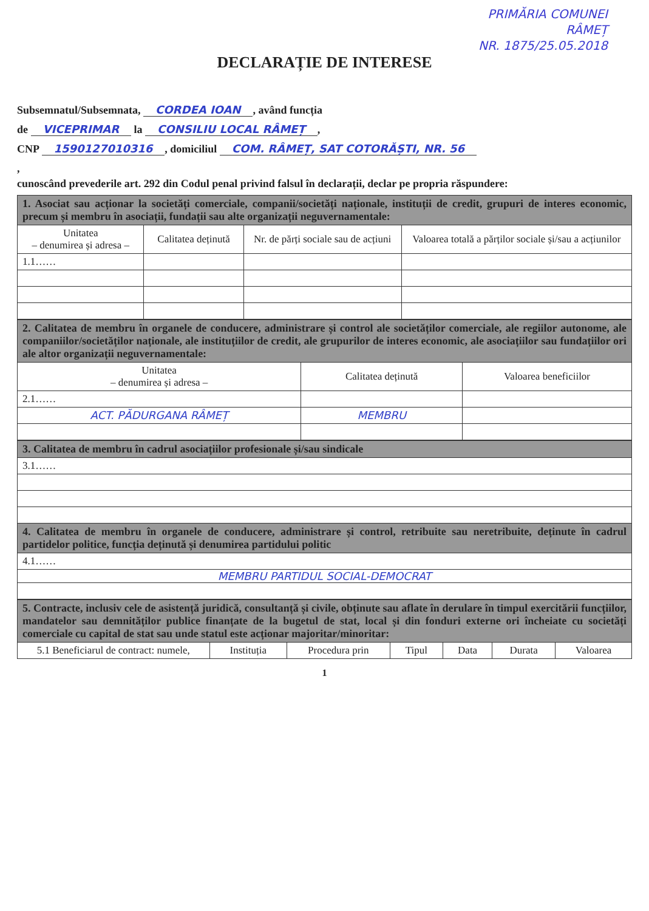PRIMĂRIA COMUNEI
RÂMEȚ
NR. 1875/25.05.2018
DECLARAȚIE DE INTERESE
Subsemnatul/Subsemnata, CORDEA IOAN, având funcția
de VICEPRIMAR la CONSILIU LOCAL RÂMEȚ,
CNP 1590127010316, domiciliul COM. RÂMEȚ, SAT COTORĂȘTI, NR. 56
,
cunoscând prevederile art. 292 din Codul penal privind falsul în declarații, declar pe propria răspundere:
| 1. Asociat sau acționar la societăți comerciale, companii/societăți naționale, instituții de credit, grupuri de interes economic, precum și membru în asociații, fundații sau alte organizații neguvernamentale: | | | |
| Unitatea – denumirea și adresa – | Calitatea deținută | Nr. de părți sociale sau de acțiuni | Valoarea totală a părților sociale și/sau a acțiunilor |
| 1.1…… | | | |
| 2. Calitatea de membru în organele de conducere, administrare și control ale societăților comerciale, ale regiilor autonome, ale companiilor/societăților naționale, ale instituțiilor de credit, ale grupurilor de interes economic, ale asociațiilor sau fundațiilor ori ale altor organizații neguvernamentale: | | |
| Unitatea – denumirea și adresa – | Calitatea deținută | Valoarea beneficiilor |
| 2.1…… | | |
| ACT. PĂDURGANA RÂMEȚ | MEMBRU | |
| 3. Calitatea de membru în cadrul asociațiilor profesionale și/sau sindicale |
| 3.1…… |
| 4. Calitatea de membru în organele de conducere, administrare și control, retribuite sau neretribuite, deținute în cadrul partidelor politice, funcția deținută și denumirea partidului politic |
| 4.1…… |
| MEMBRU PARTIDUL SOCIAL-DEMOCRAT |
| 5. Contracte, inclusiv cele de asistență juridică, consultanță și civile, obținute sau aflate în derulare în timpul exercitării funcțiilor, mandatelor sau demnităților publice finanțate de la bugetul de stat, local și din fonduri externe ori încheiate cu societăți comerciale cu capital de stat sau unde statul este acționar majoritar/minoritar: | | | | | | |
| 5.1 Beneficiarul de contract: numele, | Instituția | Procedura prin | Tipul | Data | Durata | Valoarea |
1